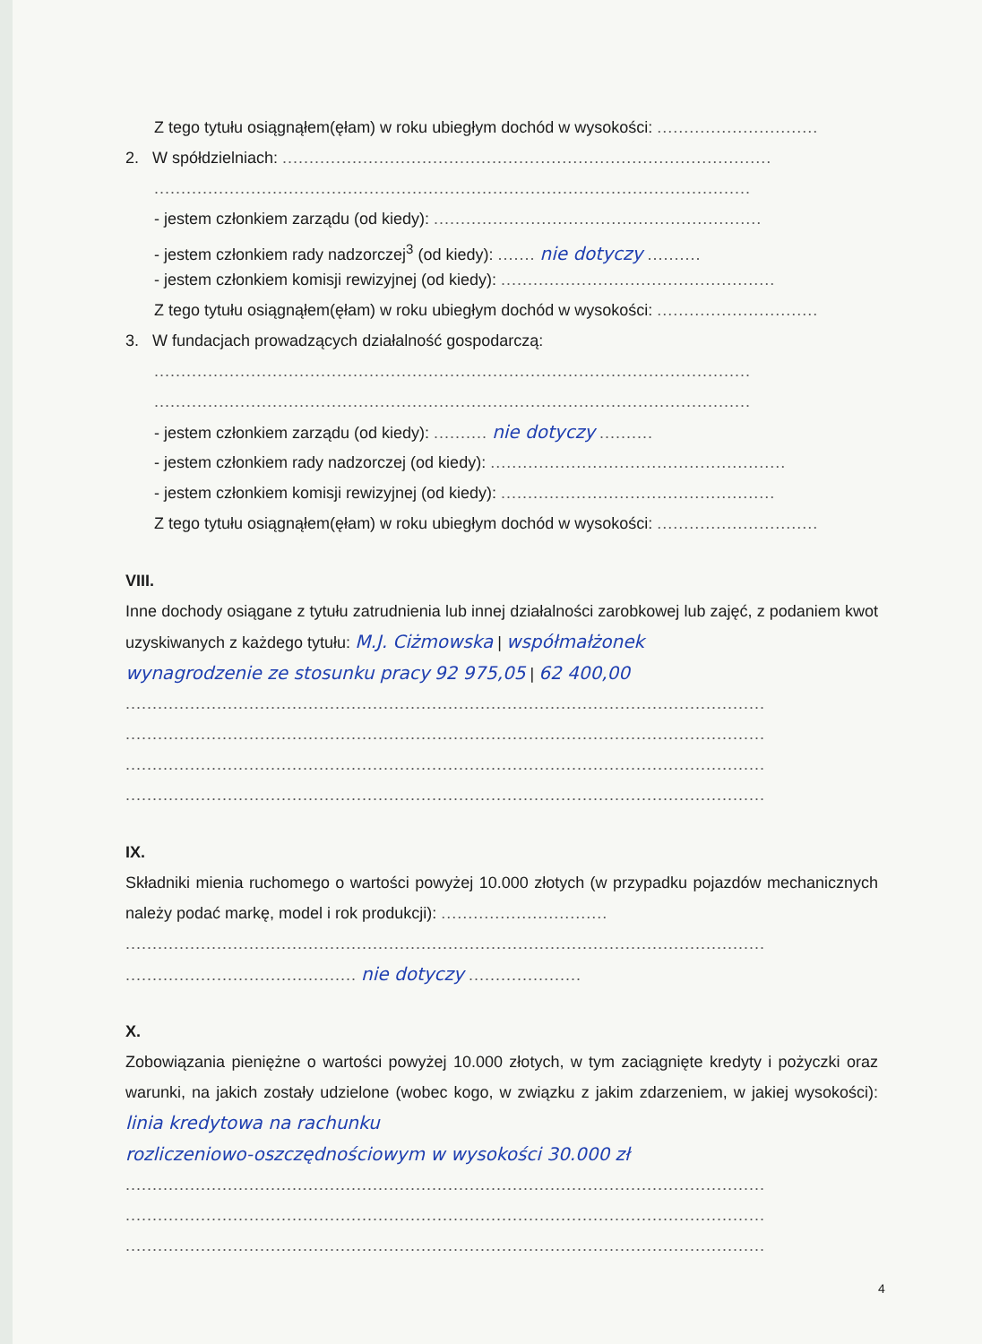Z tego tytułu osiągnąłem(ęłam) w roku ubiegłym dochód w wysokości: ..............................
2. W spółdzielniach: ...........................................................................................
...............................................................................................................
- jestem członkiem zarządu (od kiedy): .............................................................
- jestem członkiem rady nadzorczej<sup>3</sup> (od kiedy): ....... nie dotyczy ..........
- jestem członkiem komisji rewizyjnej (od kiedy): ...................................................
Z tego tytułu osiągnąłem(ęłam) w roku ubiegłym dochód w wysokości: ..............................
3. W fundacjach prowadzących działalność gospodarczą:
...............................................................................................................
...............................................................................................................
- jestem członkiem zarządu (od kiedy): .......... nie dotyczy ..........
- jestem członkiem rady nadzorczej (od kiedy): .......................................................
- jestem członkiem komisji rewizyjnej (od kiedy): ...................................................
Z tego tytułu osiągnąłem(ęłam) w roku ubiegłym dochód w wysokości: ..............................
VIII.
Inne dochody osiągane z tytułu zatrudnienia lub innej działalności zarobkowej lub zajęć, z podaniem kwot uzyskiwanych z każdego tytułu: M.J. Ciżmowska | współmałżonek
wynagrodzenie ze stosunku pracy 92 975,05 | 62 400,00
.......................................................................................................................
.......................................................................................................................
.......................................................................................................................
.......................................................................................................................
IX.
Składniki mienia ruchomego o wartości powyżej 10.000 złotych (w przypadku pojazdów mechanicznych należy podać markę, model i rok produkcji): ...............................
.......................................................................................................................
........................................... nie dotyczy .....................
X.
Zobowiązania pieniężne o wartości powyżej 10.000 złotych, w tym zaciągnięte kredyty i pożyczki oraz warunki, na jakich zostały udzielone (wobec kogo, w związku z jakim zdarzeniem, w jakiej wysokości): linia kredytowa na rachunku
rozliczeniowo-oszczędnościowym w wysokości 30.000 zł
.......................................................................................................................
.......................................................................................................................
.......................................................................................................................
4